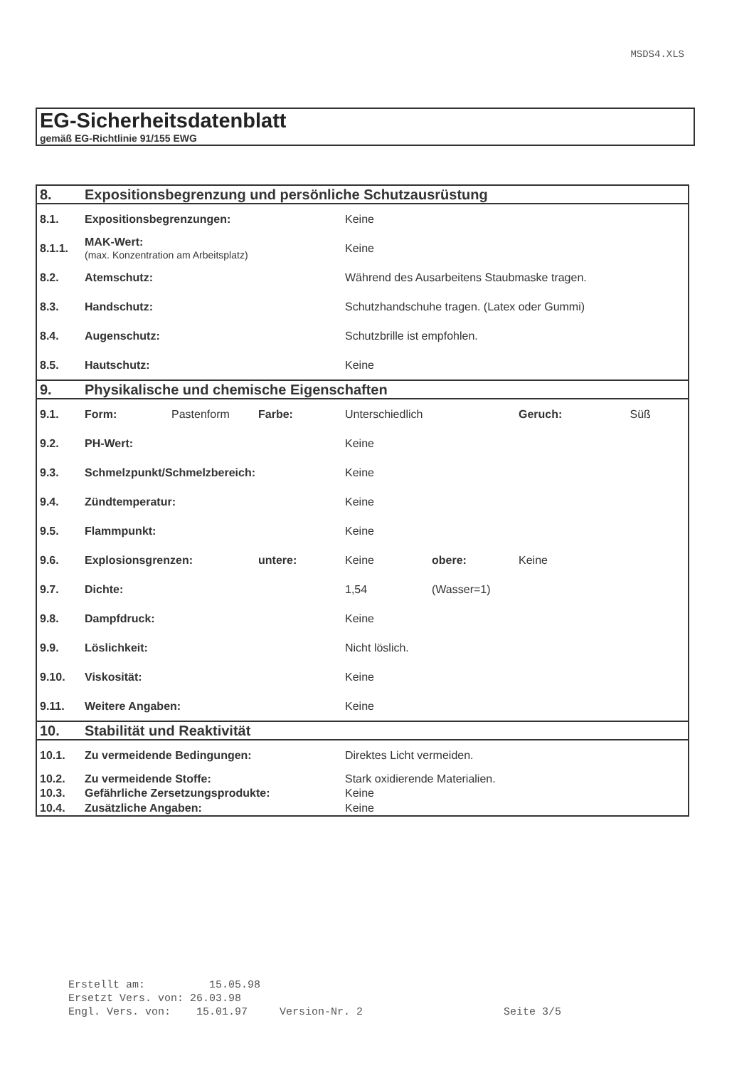MSDS4.XLS
EG-Sicherheitsdatenblatt
gemäß EG-Richtlinie 91/155 EWG
| 8. | Expositionsbegrenzung und persönliche Schutzausrüstung | | | | | | |
| 8.1. | Expositionsbegrenzungen: | | | Keine | | | |
| 8.1.1. | MAK-Wert: (max. Konzentration am Arbeitsplatz) | | | Keine | | | |
| 8.2. | Atemschutz: | | | Während des Ausarbeitens Staubmaske tragen. | | | |
| 8.3. | Handschutz: | | | Schutzhandschuhe tragen. (Latex oder Gummi) | | | |
| 8.4. | Augenschutz: | | | Schutzbrille ist empfohlen. | | | |
| 8.5. | Hautschutz: | | | Keine | | | |
| 9. | Physikalische und chemische Eigenschaften | | | | | | |
| 9.1. | Form: | Pastenform | Farbe: | Unterschiedlich | | Geruch: | Süß |
| 9.2. | PH-Wert: | | | Keine | | | |
| 9.3. | Schmelzpunkt/Schmelzbereich: | | | Keine | | | |
| 9.4. | Zündtemperatur: | | | Keine | | | |
| 9.5. | Flammpunkt: | | | Keine | | | |
| 9.6. | Explosionsgrenzen: | | untere: | Keine | obere: | Keine | |
| 9.7. | Dichte: | | | 1,54 | (Wasser=1) | | |
| 9.8. | Dampfdruck: | | | Keine | | | |
| 9.9. | Löslichkeit: | | | Nicht löslich. | | | |
| 9.10. | Viskosität: | | | Keine | | | |
| 9.11. | Weitere Angaben: | | | Keine | | | |
| 10. | Stabilität und Reaktivität | | | | | | |
| 10.1. | Zu vermeidende Bedingungen: | | | Direktes Licht vermeiden. | | | |
| 10.2. | Zu vermeidende Stoffe: | | | Stark oxidierende Materialien. | | | |
| 10.3. | Gefährliche Zersetzungsprodukte: | | | Keine | | | |
| 10.4. | Zusätzliche Angaben: | | | Keine | | | |
Erstellt am: 15.05.98 Ersetzt Vers. von: 26.03.98 Engl. Vers. von: 15.01.97 Version-Nr. 2 Seite 3/5